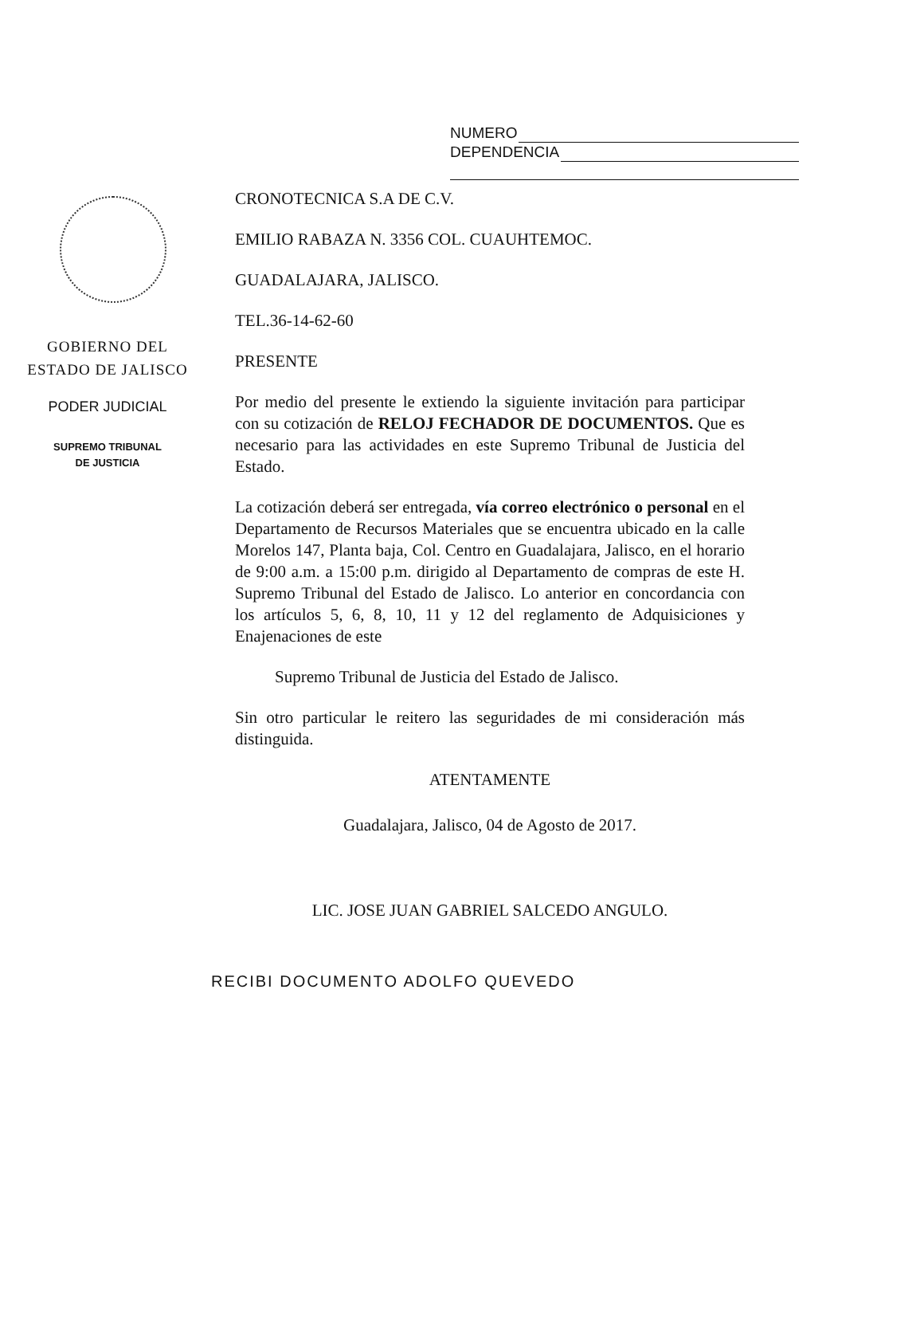NUMERO
DEPENDENCIA
GOBIERNO DEL
ESTADO DE JALISCO
PODER JUDICIAL
SUPREMO TRIBUNAL
DE JUSTICIA
CRONOTECNICA S.A DE C.V.
EMILIO RABAZA N. 3356 COL. CUAUHTEMOC.
GUADALAJARA, JALISCO.
TEL.36-14-62-60
PRESENTE
Por medio del presente le extiendo la siguiente invitación para participar con su cotización de RELOJ FECHADOR DE DOCUMENTOS. Que es necesario para las actividades en este Supremo Tribunal de Justicia del Estado.
La cotización deberá ser entregada, vía correo electrónico o personal en el Departamento de Recursos Materiales que se encuentra ubicado en la calle Morelos 147, Planta baja, Col. Centro en Guadalajara, Jalisco, en el horario de 9:00 a.m. a 15:00 p.m. dirigido al Departamento de compras de este H. Supremo Tribunal del Estado de Jalisco. Lo anterior en concordancia con los artículos 5, 6, 8, 10, 11 y 12 del reglamento de Adquisiciones y Enajenaciones de este
Supremo Tribunal de Justicia del Estado de Jalisco.
Sin otro particular le reitero las seguridades de mi consideración más distinguida.
ATENTAMENTE
Guadalajara, Jalisco, 04 de Agosto de 2017.
LIC. JOSE JUAN GABRIEL SALCEDO ANGULO.
RECIBI DOCUMENTO ADOLFO QUEVEDO